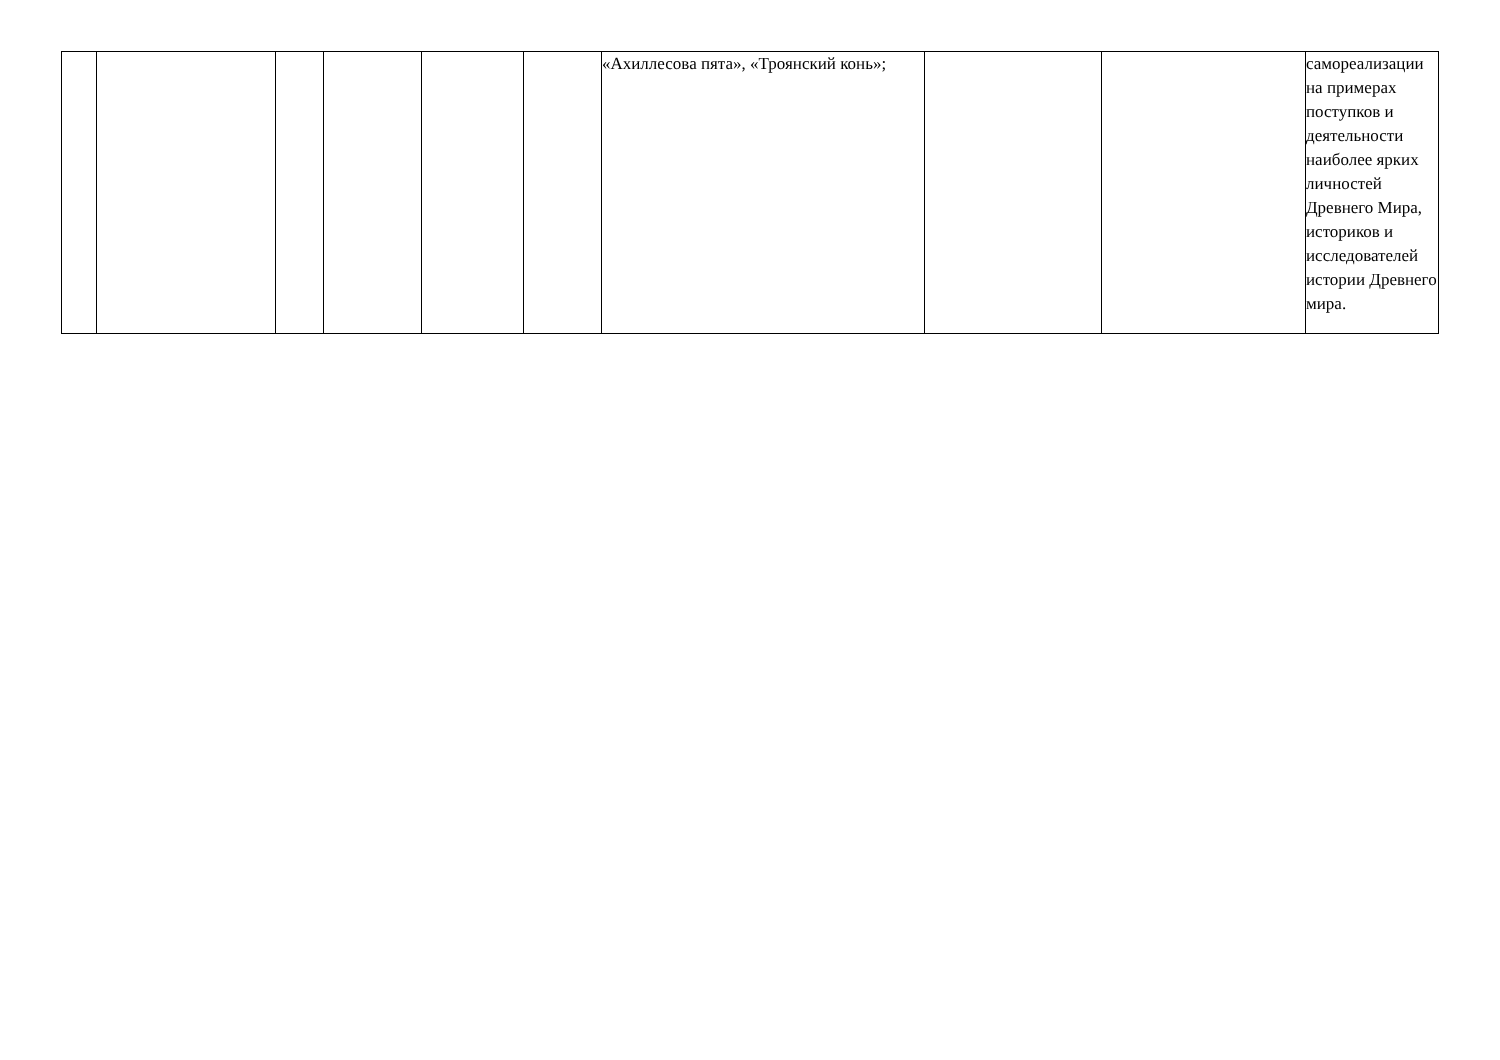| | | | | | | «Ахиллесова пята», «Троянский конь»; | | | самореализации на примерах поступков и деятельности наиболее ярких личностей Древнего Мира, историков и исследователей истории Древнего мира. |